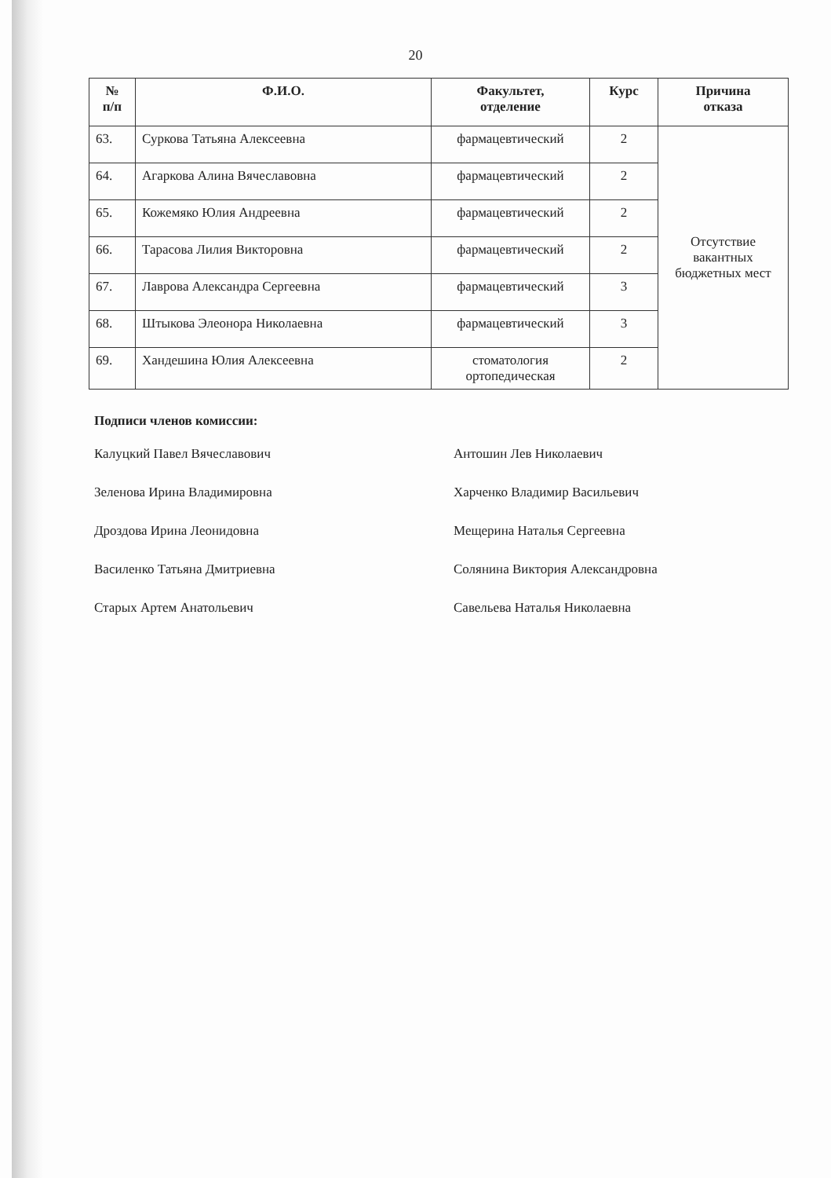20
| № п/п | Ф.И.О. | Факультет, отделение | Курс | Причина отказа |
| --- | --- | --- | --- | --- |
| 63. | Суркова Татьяна Алексеевна | фармацевтический | 2 | Отсутствие вакантных бюджетных мест |
| 64. | Агаркова Алина Вячеславовна | фармацевтический | 2 | |
| 65. | Кожемяко Юлия Андреевна | фармацевтический | 2 | |
| 66. | Тарасова Лилия Викторовна | фармацевтический | 2 | |
| 67. | Лаврова Александра Сергеевна | фармацевтический | 3 | |
| 68. | Штыкова Элеонора Николаевна | фармацевтический | 3 | |
| 69. | Хандешина Юлия Алексеевна | стоматология ортопедическая | 2 | |
Подписи членов комиссии:
Калуцкий Павел Вячеславович
Зеленова Ирина Владимировна
Дроздова Ирина Леонидовна
Василенко Татьяна Дмитриевна
Старых Артем Анатольевич
Антошин Лев Николаевич
Харченко Владимир Васильевич
Мещерина Наталья Сергеевна
Солянина Виктория Александровна
Савельева Наталья Николаевна